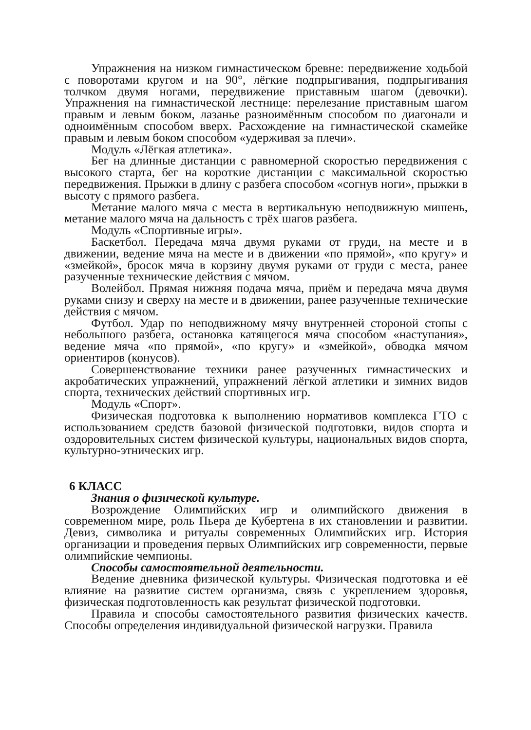Упражнения на низком гимнастическом бревне: передвижение ходьбой с поворотами кругом и на 90°, лёгкие подпрыгивания, подпрыгивания толчком двумя ногами, передвижение приставным шагом (девочки). Упражнения на гимнастической лестнице: перелезание приставным шагом правым и левым боком, лазанье разноимённым способом по диагонали и одноимённым способом вверх. Расхождение на гимнастической скамейке правым и левым боком способом «удерживая за плечи».
Модуль «Лёгкая атлетика».
Бег на длинные дистанции с равномерной скоростью передвижения с высокого старта, бег на короткие дистанции с максимальной скоростью передвижения. Прыжки в длину с разбега способом «согнув ноги», прыжки в высоту с прямого разбега.
Метание малого мяча с места в вертикальную неподвижную мишень, метание малого мяча на дальность с трёх шагов разбега.
Модуль «Спортивные игры».
Баскетбол. Передача мяча двумя руками от груди, на месте и в движении, ведение мяча на месте и в движении «по прямой», «по кругу» и «змейкой», бросок мяча в корзину двумя руками от груди с места, ранее разученные технические действия с мячом.
Волейбол. Прямая нижняя подача мяча, приём и передача мяча двумя руками снизу и сверху на месте и в движении, ранее разученные технические действия с мячом.
Футбол. Удар по неподвижному мячу внутренней стороной стопы с небольшого разбега, остановка катящегося мяча способом «наступания», ведение мяча «по прямой», «по кругу» и «змейкой», обводка мячом ориентиров (конусов).
Совершенствование техники ранее разученных гимнастических и акробатических упражнений, упражнений лёгкой атлетики и зимних видов спорта, технических действий спортивных игр.
Модуль «Спорт».
Физическая подготовка к выполнению нормативов комплекса ГТО с использованием средств базовой физической подготовки, видов спорта и оздоровительных систем физической культуры, национальных видов спорта, культурно-этнических игр.
6 КЛАСС
Знания о физической культуре.
Возрождение Олимпийских игр и олимпийского движения в современном мире, роль Пьера де Кубертена в их становлении и развитии. Девиз, символика и ритуалы современных Олимпийских игр. История организации и проведения первых Олимпийских игр современности, первые олимпийские чемпионы.
Способы самостоятельной деятельности.
Ведение дневника физической культуры. Физическая подготовка и её влияние на развитие систем организма, связь с укреплением здоровья, физическая подготовленность как результат физической подготовки.
Правила и способы самостоятельного развития физических качеств. Способы определения индивидуальной физической нагрузки. Правила